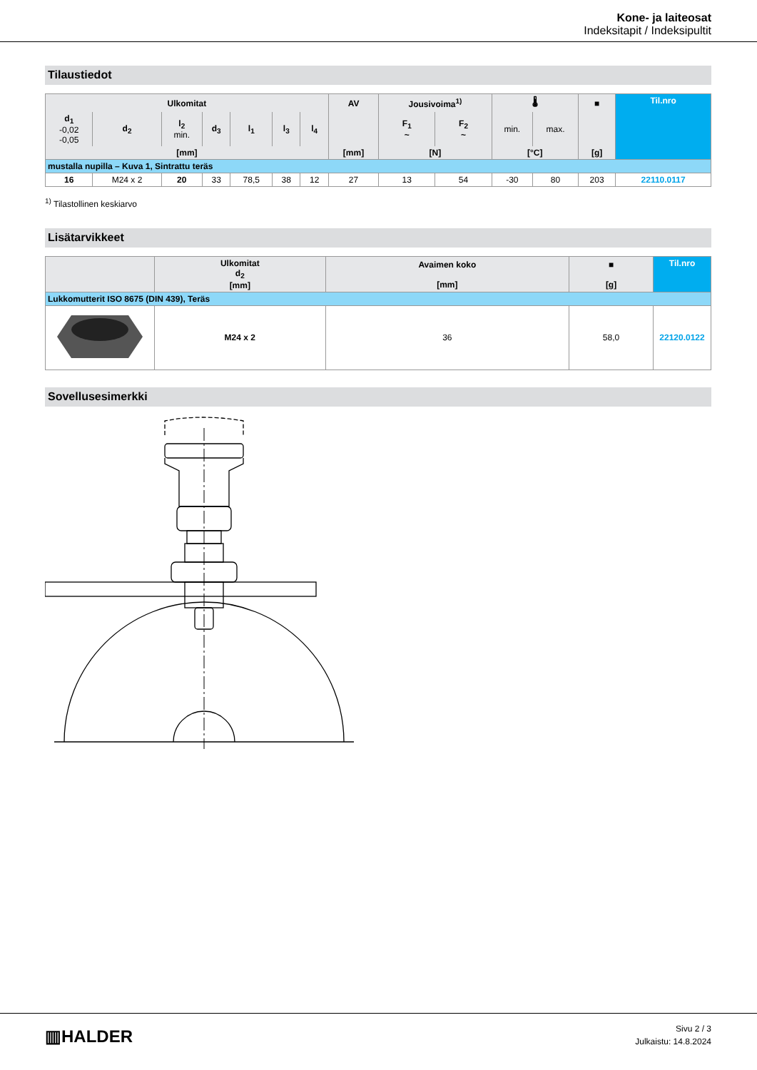Kone- ja laiteosat
Indeksitapit / Indeksipultit
Tilaustiedot
| Ulkomitat | | | | | | | AV | Jousivoima<sup>1)</sup> | | 🌡 | | ■ | Til.nro |
| --- | --- | --- | --- | --- | --- | --- | --- | --- | --- | --- | --- | --- | --- |
| d<sub>1</sub> -0,02 -0,05 | d<sub>2</sub> | l<sub>2</sub> min. | d<sub>3</sub> | l<sub>1</sub> | l<sub>3</sub> | l<sub>4</sub> | | F<sub>1</sub> ~ | F<sub>2</sub> ~ | min. | max. | | |
| [mm] | | | | | | | [mm] | [N] | | [°C] | | [g] | |
| mustalla nupilla – Kuva 1, Sintrattu teräs | | | | | | | | | | | | | |
| 16 | M24 x 2 | 20 | 33 | 78,5 | 38 | 12 | 27 | 13 | 54 | -30 | 80 | 203 | 22110.0117 |
<sup>1)</sup> Tilastollinen keskiarvo
Lisätarvikkeet
| | Ulkomitat d<sub>2</sub> [mm] | Avaimen koko [mm] | ■ [g] | Til.nro |
| --- | --- | --- | --- | --- |
| Lukkomutterit ISO 8675 (DIN 439), Teräs | | | | |
| | M24 x 2 | 36 | 58,0 | 22120.0122 |
Sovellusesimerkki
▥HALDER
Sivu 2 / 3
Julkaistu: 14.8.2024